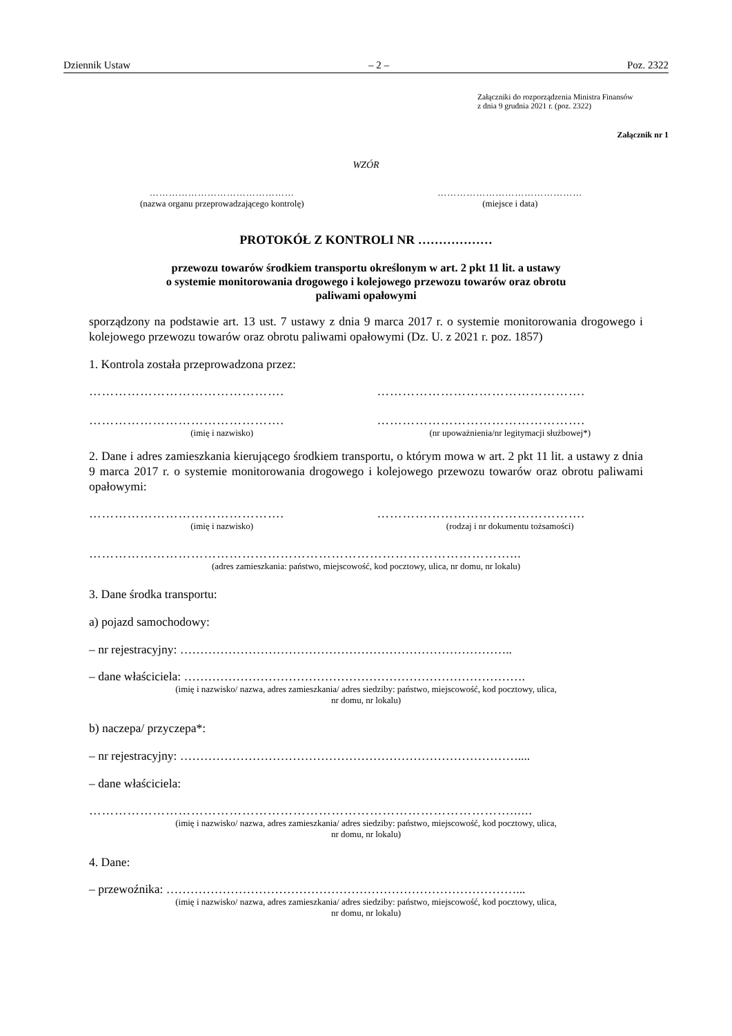Dziennik Ustaw – 2 – Poz. 2322
Załączniki do rozporządzenia Ministra Finansów
z dnia 9 grudnia 2021 r. (poz. 2322)
Załącznik nr 1
WZÓR
………………………………………
(nazwa organu przeprowadzającego kontrolę)
………………………………………
(miejsce i data)
PROTOKÓŁ Z KONTROLI NR ………………
przewozu towarów środkiem transportu określonym w art. 2 pkt 11 lit. a ustawy
o systemie monitorowania drogowego i kolejowego przewozu towarów oraz obrotu
paliwami opałowymi
sporządzony na podstawie art. 13 ust. 7 ustawy z dnia 9 marca 2017 r. o systemie monitorowania drogowego i kolejowego przewozu towarów oraz obrotu paliwami opałowymi (Dz. U. z 2021 r. poz. 1857)
1. Kontrola została przeprowadzona przez:
………………………………………. ………………………………………….
……………………………………….
(imię i nazwisko)
………………………………………….
(nr upoważnienia/nr legitymacji służbowej*)
2. Dane i adres zamieszkania kierującego środkiem transportu, o którym mowa w art. 2 pkt 11 lit. a ustawy z dnia 9 marca 2017 r. o systemie monitorowania drogowego i kolejowego przewozu towarów oraz obrotu paliwami opałowymi:
……………………………………….
(imię i nazwisko)
………………………………………….
(rodzaj i nr dokumentu tożsamości)
………………………………………………………………………………………...
(adres zamieszkania: państwo, miejscowość, kod pocztowy, ulica, nr domu, nr lokalu)
3. Dane środka transportu:
a) pojazd samochodowy:
– nr rejestracyjny: ………………………………………………………………………..
– dane właściciela: ………………………………………………………………………….
(imię i nazwisko/ nazwa, adres zamieszkania/ adres siedziby: państwo, miejscowość, kod pocztowy, ulica,
nr domu, nr lokalu)
b) naczepa/ przyczepa*:
– nr rejestracyjny: …………………………………………………………………………....
– dane właściciela:
………………………………………………………………………………………......
(imię i nazwisko/ nazwa, adres zamieszkania/ adres siedziby: państwo, miejscowość, kod pocztowy, ulica,
nr domu, nr lokalu)
4. Dane:
– przewoźnika: ……………………………………………………………………………...
(imię i nazwisko/ nazwa, adres zamieszkania/ adres siedziby: państwo, miejscowość, kod pocztowy, ulica,
nr domu, nr lokalu)